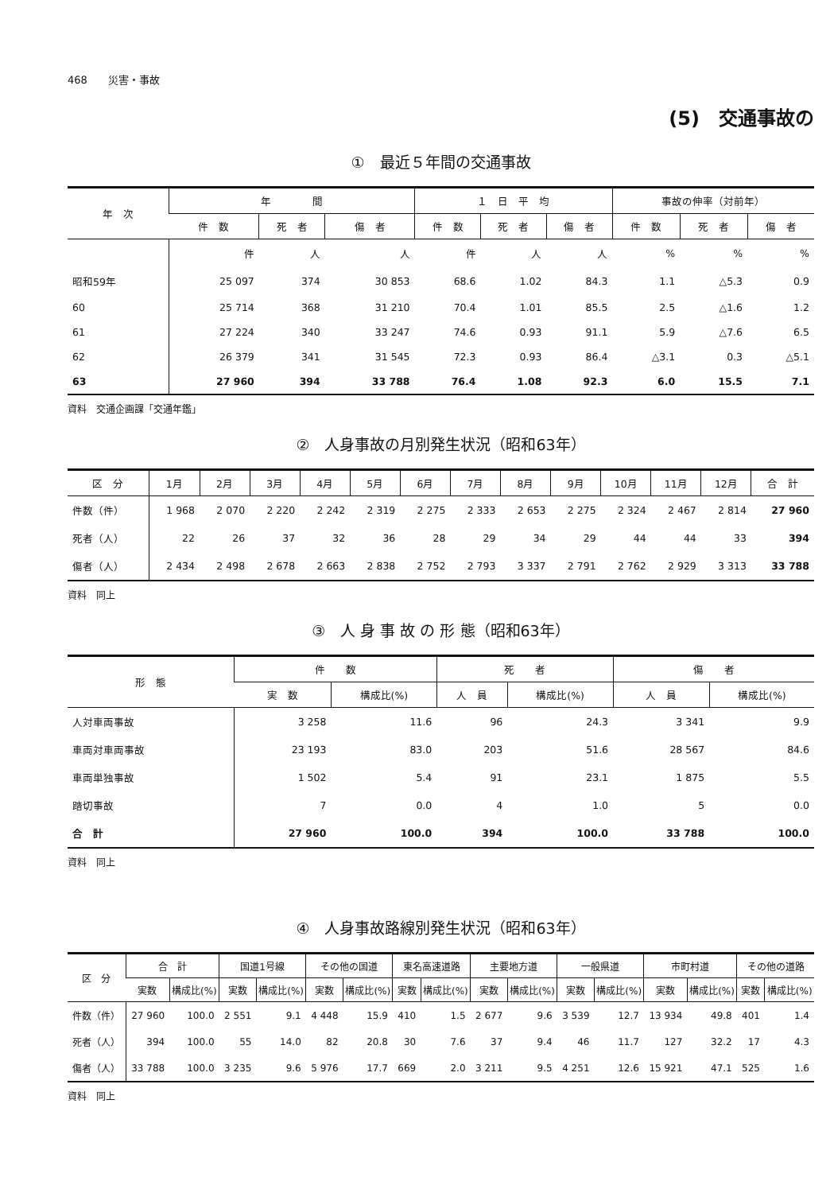468　　災害・事故
(5)　交通事故の
①　最近５年間の交通事故
| 年 次 | 年 間 | | | １ 日 平 均 | | | 事故の伸率（対前年） | | |
| --- | --- | --- | --- | --- | --- | --- | --- | --- | --- |
| | 件 数 | 死 者 | 傷 者 | 件 数 | 死 者 | 傷 者 | 件 数 | 死 者 | 傷 者 |
| | 件 | 人 | 人 | 件 | 人 | 人 | % | % | % |
| 昭和59年 | 25 097 | 374 | 30 853 | 68.6 | 1.02 | 84.3 | 1.1 | △5.3 | 0.9 |
| 60 | 25 714 | 368 | 31 210 | 70.4 | 1.01 | 85.5 | 2.5 | △1.6 | 1.2 |
| 61 | 27 224 | 340 | 33 247 | 74.6 | 0.93 | 91.1 | 5.9 | △7.6 | 6.5 |
| 62 | 26 379 | 341 | 31 545 | 72.3 | 0.93 | 86.4 | △3.1 | 0.3 | △5.1 |
| 63 | 27 960 | 394 | 33 788 | 76.4 | 1.08 | 92.3 | 6.0 | 15.5 | 7.1 |
資料　交通企画課「交通年鑑」
②　人身事故の月別発生状況（昭和63年）
| 区 分 | 1月 | 2月 | 3月 | 4月 | 5月 | 6月 | 7月 | 8月 | 9月 | 10月 | 11月 | 12月 | 合 計 |
| --- | --- | --- | --- | --- | --- | --- | --- | --- | --- | --- | --- | --- | --- |
| 件数（件） | 1 968 | 2 070 | 2 220 | 2 242 | 2 319 | 2 275 | 2 333 | 2 653 | 2 275 | 2 324 | 2 467 | 2 814 | 27 960 |
| 死者（人） | 22 | 26 | 37 | 32 | 36 | 28 | 29 | 34 | 29 | 44 | 44 | 33 | 394 |
| 傷者（人） | 2 434 | 2 498 | 2 678 | 2 663 | 2 838 | 2 752 | 2 793 | 3 337 | 2 791 | 2 762 | 2 929 | 3 313 | 33 788 |
資料　同上
③　人 身 事 故 の 形 態（昭和63年）
| 形 態 | 件 数 | | 死 者 | | 傷 者 | |
| --- | --- | --- | --- | --- | --- | --- |
| | 実 数 | 構成比(%) | 人 員 | 構成比(%) | 人 員 | 構成比(%) |
| 人対車両事故 | 3 258 | 11.6 | 96 | 24.3 | 3 341 | 9.9 |
| 車両対車両事故 | 23 193 | 83.0 | 203 | 51.6 | 28 567 | 84.6 |
| 車両単独事故 | 1 502 | 5.4 | 91 | 23.1 | 1 875 | 5.5 |
| 踏切事故 | 7 | 0.0 | 4 | 1.0 | 5 | 0.0 |
| 合 計 | 27 960 | 100.0 | 394 | 100.0 | 33 788 | 100.0 |
資料　同上
④　人身事故路線別発生状況（昭和63年）
| 区 分 | 合 計 | | 国道1号線 | | その他の国道 | | 東名高速道路 | | 主要地方道 | | 一般県道 | | 市町村道 | | その他の道路 | |
| --- | --- | --- | --- | --- | --- | --- | --- | --- | --- | --- | --- | --- | --- | --- | --- | --- |
| | 実数 | 構成比(%) | 実数 | 構成比(%) | 実数 | 構成比(%) | 実数 | 構成比(%) | 実数 | 構成比(%) | 実数 | 構成比(%) | 実数 | 構成比(%) | 実数 | 構成比(%) |
| 件数（件） | 27 960 | 100.0 | 2 551 | 9.1 | 4 448 | 15.9 | 410 | 1.5 | 2 677 | 9.6 | 3 539 | 12.7 | 13 934 | 49.8 | 401 | 1.4 |
| 死者（人） | 394 | 100.0 | 55 | 14.0 | 82 | 20.8 | 30 | 7.6 | 37 | 9.4 | 46 | 11.7 | 127 | 32.2 | 17 | 4.3 |
| 傷者（人） | 33 788 | 100.0 | 3 235 | 9.6 | 5 976 | 17.7 | 669 | 2.0 | 3 211 | 9.5 | 4 251 | 12.6 | 15 921 | 47.1 | 525 | 1.6 |
資料　同上